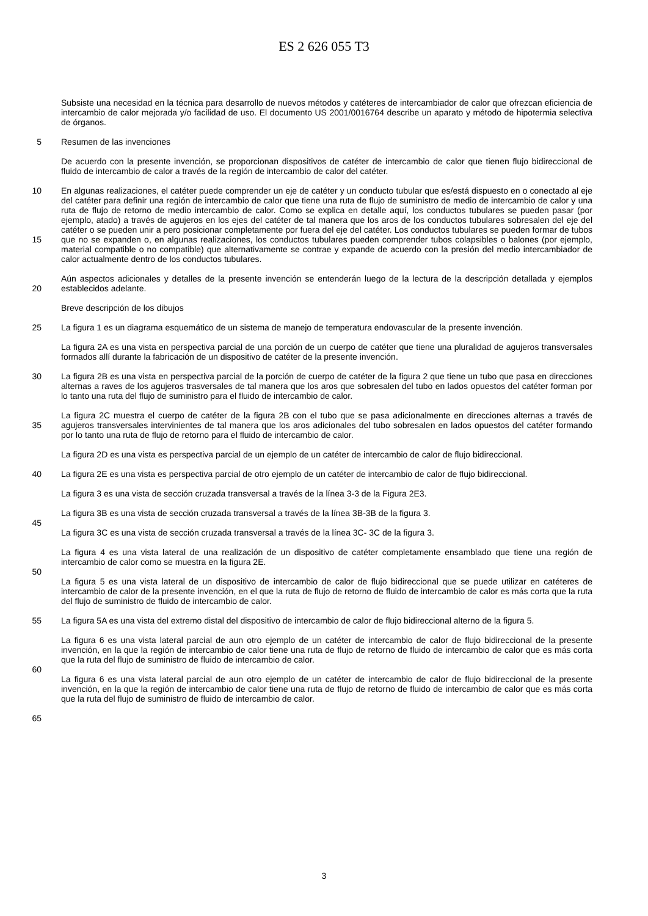ES 2 626 055 T3
Subsiste una necesidad en la técnica para desarrollo de nuevos métodos y catéteres de intercambiador de calor que ofrezcan eficiencia de intercambio de calor mejorada y/o facilidad de uso. El documento US 2001/0016764 describe un aparato y método de hipotermia selectiva de órganos.
5 Resumen de las invenciones
De acuerdo con la presente invención, se proporcionan dispositivos de catéter de intercambio de calor que tienen flujo bidireccional de fluido de intercambio de calor a través de la región de intercambio de calor del catéter.
10
15
20
En algunas realizaciones, el catéter puede comprender un eje de catéter y un conducto tubular que es/está dispuesto en o conectado al eje del catéter para definir una región de intercambio de calor que tiene una ruta de flujo de suministro de medio de intercambio de calor y una ruta de flujo de retorno de medio intercambio de calor. Como se explica en detalle aquí, los conductos tubulares se pueden pasar (por ejemplo, atado) a través de agujeros en los ejes del catéter de tal manera que los aros de los conductos tubulares sobresalen del eje del catéter o se pueden unir a pero posicionar completamente por fuera del eje del catéter. Los conductos tubulares se pueden formar de tubos que no se expanden o, en algunas realizaciones, los conductos tubulares pueden comprender tubos colapsibles o balones (por ejemplo, material compatible o no compatible) que alternativamente se contrae y expande de acuerdo con la presión del medio intercambiador de calor actualmente dentro de los conductos tubulares.
Aún aspectos adicionales y detalles de la presente invención se entenderán luego de la lectura de la descripción detallada y ejemplos establecidos adelante.
Breve descripción de los dibujos
25
30
35
40
45
50
55
60
65
La figura 1 es un diagrama esquemático de un sistema de manejo de temperatura endovascular de la presente invención.
La figura 2A es una vista en perspectiva parcial de una porción de un cuerpo de catéter que tiene una pluralidad de agujeros transversales formados allí durante la fabricación de un dispositivo de catéter de la presente invención.
La figura 2B es una vista en perspectiva parcial de la porción de cuerpo de catéter de la figura 2 que tiene un tubo que pasa en direcciones alternas a raves de los agujeros trasversales de tal manera que los aros que sobresalen del tubo en lados opuestos del catéter forman por lo tanto una ruta del flujo de suministro para el fluido de intercambio de calor.
La figura 2C muestra el cuerpo de catéter de la figura 2B con el tubo que se pasa adicionalmente en direcciones alternas a través de agujeros transversales intervinientes de tal manera que los aros adicionales del tubo sobresalen en lados opuestos del catéter formando por lo tanto una ruta de flujo de retorno para el fluido de intercambio de calor.
La figura 2D es una vista es perspectiva parcial de un ejemplo de un catéter de intercambio de calor de flujo bidireccional.
La figura 2E es una vista es perspectiva parcial de otro ejemplo de un catéter de intercambio de calor de flujo bidireccional.
La figura 3 es una vista de sección cruzada transversal a través de la línea 3-3 de la Figura 2E3.
La figura 3B es una vista de sección cruzada transversal a través de la línea 3B-3B de la figura 3.
La figura 3C es una vista de sección cruzada transversal a través de la línea 3C- 3C de la figura 3.
La figura 4 es una vista lateral de una realización de un dispositivo de catéter completamente ensamblado que tiene una región de intercambio de calor como se muestra en la figura 2E.
La figura 5 es una vista lateral de un dispositivo de intercambio de calor de flujo bidireccional que se puede utilizar en catéteres de intercambio de calor de la presente invención, en el que la ruta de flujo de retorno de fluido de intercambio de calor es más corta que la ruta del flujo de suministro de fluido de intercambio de calor.
La figura 5A es una vista del extremo distal del dispositivo de intercambio de calor de flujo bidireccional alterno de la figura 5.
La figura 6 es una vista lateral parcial de aun otro ejemplo de un catéter de intercambio de calor de flujo bidireccional de la presente invención, en la que la región de intercambio de calor tiene una ruta de flujo de retorno de fluido de intercambio de calor que es más corta que la ruta del flujo de suministro de fluido de intercambio de calor.
La figura 6 es una vista lateral parcial de aun otro ejemplo de un catéter de intercambio de calor de flujo bidireccional de la presente invención, en la que la región de intercambio de calor tiene una ruta de flujo de retorno de fluido de intercambio de calor que es más corta que la ruta del flujo de suministro de fluido de intercambio de calor.
3